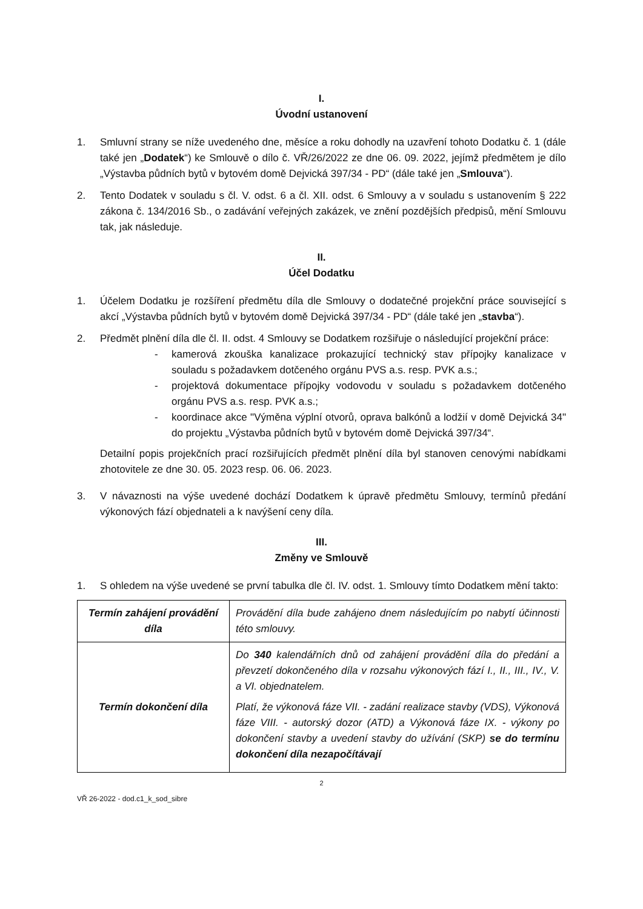I.
Úvodní ustanovení
1. Smluvní strany se níže uvedeného dne, měsíce a roku dohodly na uzavření tohoto Dodatku č. 1 (dále také jen „Dodatek“) ke Smlouvě o dílo č. VŘ/26/2022 ze dne 06. 09. 2022, jejímž předmětem je dílo „Výstavba půdních bytů v bytovém domě Dejvická 397/34 - PD“ (dále také jen „Smlouva“).
2. Tento Dodatek v souladu s čl. V. odst. 6 a čl. XII. odst. 6 Smlouvy a v souladu s ustanovením § 222 zákona č. 134/2016 Sb., o zadávání veřejných zakázek, ve znění pozdějších předpisů, mění Smlouvu tak, jak následuje.
II.
Účel Dodatku
1. Účelem Dodatku je rozšíření předmětu díla dle Smlouvy o dodatečné projekční práce související s akcí „Výstavba půdních bytů v bytovém domě Dejvická 397/34 - PD“ (dále také jen „stavba“).
2. Předmět plnění díla dle čl. II. odst. 4 Smlouvy se Dodatkem rozšiřuje o následující projekční práce:
- kamerová zkouška kanalizace prokazující technický stav přípojky kanalizace v souladu s požadavkem dotčeného orgánu PVS a.s. resp. PVK a.s.;
- projektová dokumentace přípojky vodovodu v souladu s požadavkem dotčeného orgánu PVS a.s. resp. PVK a.s.;
- koordinace akce "Výměna výplní otvorů, oprava balkónů a lodžií v domě Dejvická 34" do projektu „Výstavba půdních bytů v bytovém domě Dejvická 397/34“.
Detailní popis projekčních prací rozšiřujících předmět plnění díla byl stanoven cenovými nabídkami zhotovitele ze dne 30. 05. 2023 resp. 06. 06. 2023.
3. V návaznosti na výše uvedené dochází Dodatkem k úpravě předmětu Smlouvy, termínů předání výkonových fází objednateli a k navýšení ceny díla.
III.
Změny ve Smlouvě
1. S ohledem na výše uvedené se první tabulka dle čl. IV. odst. 1. Smlouvy tímto Dodatkem mění takto:
| Termín zahájení provádění díla | Provádění díla bude zahájeno dnem následujícím po nabytí účinnosti této smlouvy. |
| Termín dokončení díla | Do 340 kalendářních dnů od zahájení provádění díla do předání a převzetí dokončeného díla v rozsahu výkonových fází I., II., III., IV., V. a VI. objednatelem. Platí, že výkonová fáze VII. - zadání realizace stavby (VDS), Výkonová fáze VIII. - autorský dozor (ATD) a Výkonová fáze IX. - výkony po dokončení stavby a uvedení stavby do užívání (SKP) se do termínu dokončení díla nezapočítávají |
2
VŘ 26-2022 - dod.c1_k_sod_sibre